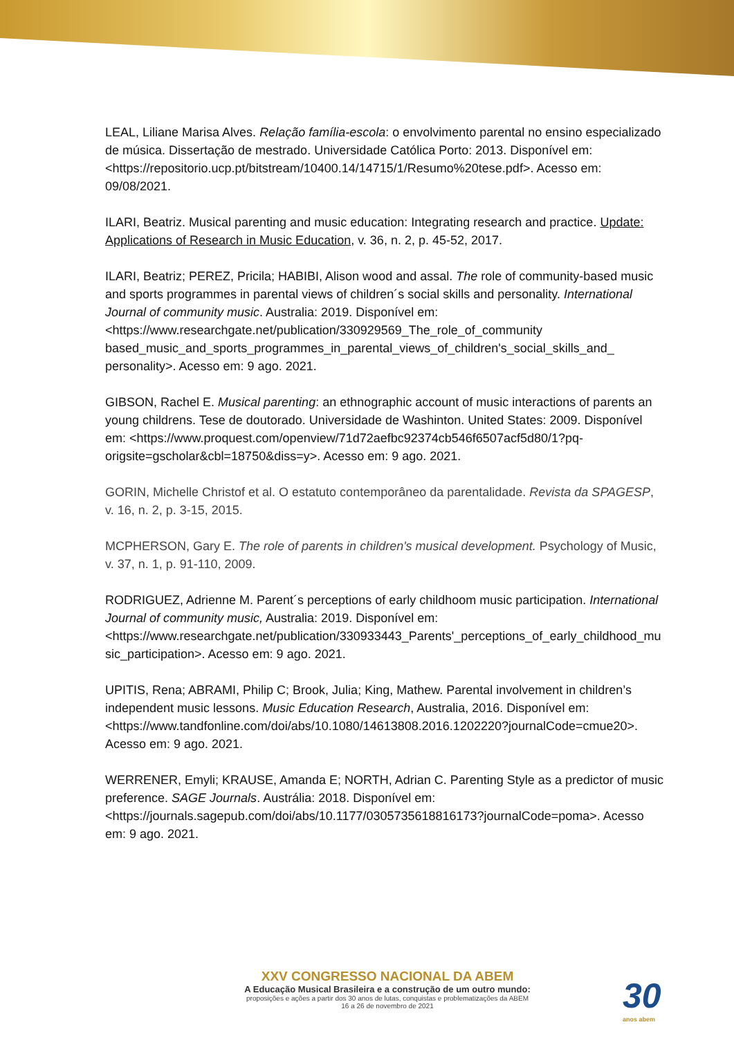LEAL, Liliane Marisa Alves. Relação família-escola: o envolvimento parental no ensino especializado de música. Dissertação de mestrado. Universidade Católica Porto: 2013. Disponível em: <https://repositorio.ucp.pt/bitstream/10400.14/14715/1/Resumo%20tese.pdf>. Acesso em: 09/08/2021.
ILARI, Beatriz. Musical parenting and music education: Integrating research and practice. Update: Applications of Research in Music Education, v. 36, n. 2, p. 45-52, 2017.
ILARI, Beatriz; PEREZ, Pricila; HABIBI, Alison wood and assal. The role of community-based music and sports programmes in parental views of children´s social skills and personality. International Journal of community music. Australia: 2019. Disponível em: <https://www.researchgate.net/publication/330929569_The_role_of_community based_music_and_sports_programmes_in_parental_views_of_children's_social_skills_and_ personality>. Acesso em: 9 ago. 2021.
GIBSON, Rachel E. Musical parenting: an ethnographic account of music interactions of parents an young childrens. Tese de doutorado. Universidade de Washinton. United States: 2009. Disponível em: <https://www.proquest.com/openview/71d72aefbc92374cb546f6507acf5d80/1?pq-origsite=gscholar&cbl=18750&diss=y>. Acesso em: 9 ago. 2021.
GORIN, Michelle Christof et al. O estatuto contemporâneo da parentalidade. Revista da SPAGESP, v. 16, n. 2, p. 3-15, 2015.
MCPHERSON, Gary E. The role of parents in children's musical development. Psychology of Music, v. 37, n. 1, p. 91-110, 2009.
RODRIGUEZ, Adrienne M. Parent´s perceptions of early childhoom music participation. International Journal of community music, Australia: 2019. Disponível em: <https://www.researchgate.net/publication/330933443_Parents'_perceptions_of_early_childhood_music_participation>. Acesso em: 9 ago. 2021.
UPITIS, Rena; ABRAMI, Philip C; Brook, Julia; King, Mathew. Parental involvement in children’s independent music lessons. Music Education Research, Australia, 2016. Disponível em: <https://www.tandfonline.com/doi/abs/10.1080/14613808.2016.1202220?journalCode=cmue20>. Acesso em: 9 ago. 2021.
WERRENER, Emyli; KRAUSE, Amanda E; NORTH, Adrian C. Parenting Style as a predictor of music preference. SAGE Journals. Austrália: 2018. Disponível em: <https://journals.sagepub.com/doi/abs/10.1177/0305735618816173?journalCode=poma>. Acesso em: 9 ago. 2021.
XXV CONGRESSO NACIONAL DA ABEM
A Educação Musical Brasileira e a construção de um outro mundo:
proposições e ações a partir dos 30 anos de lutas, conquistas e problematizações da ABEM
16 a 26 de novembro de 2021
30
anos abem